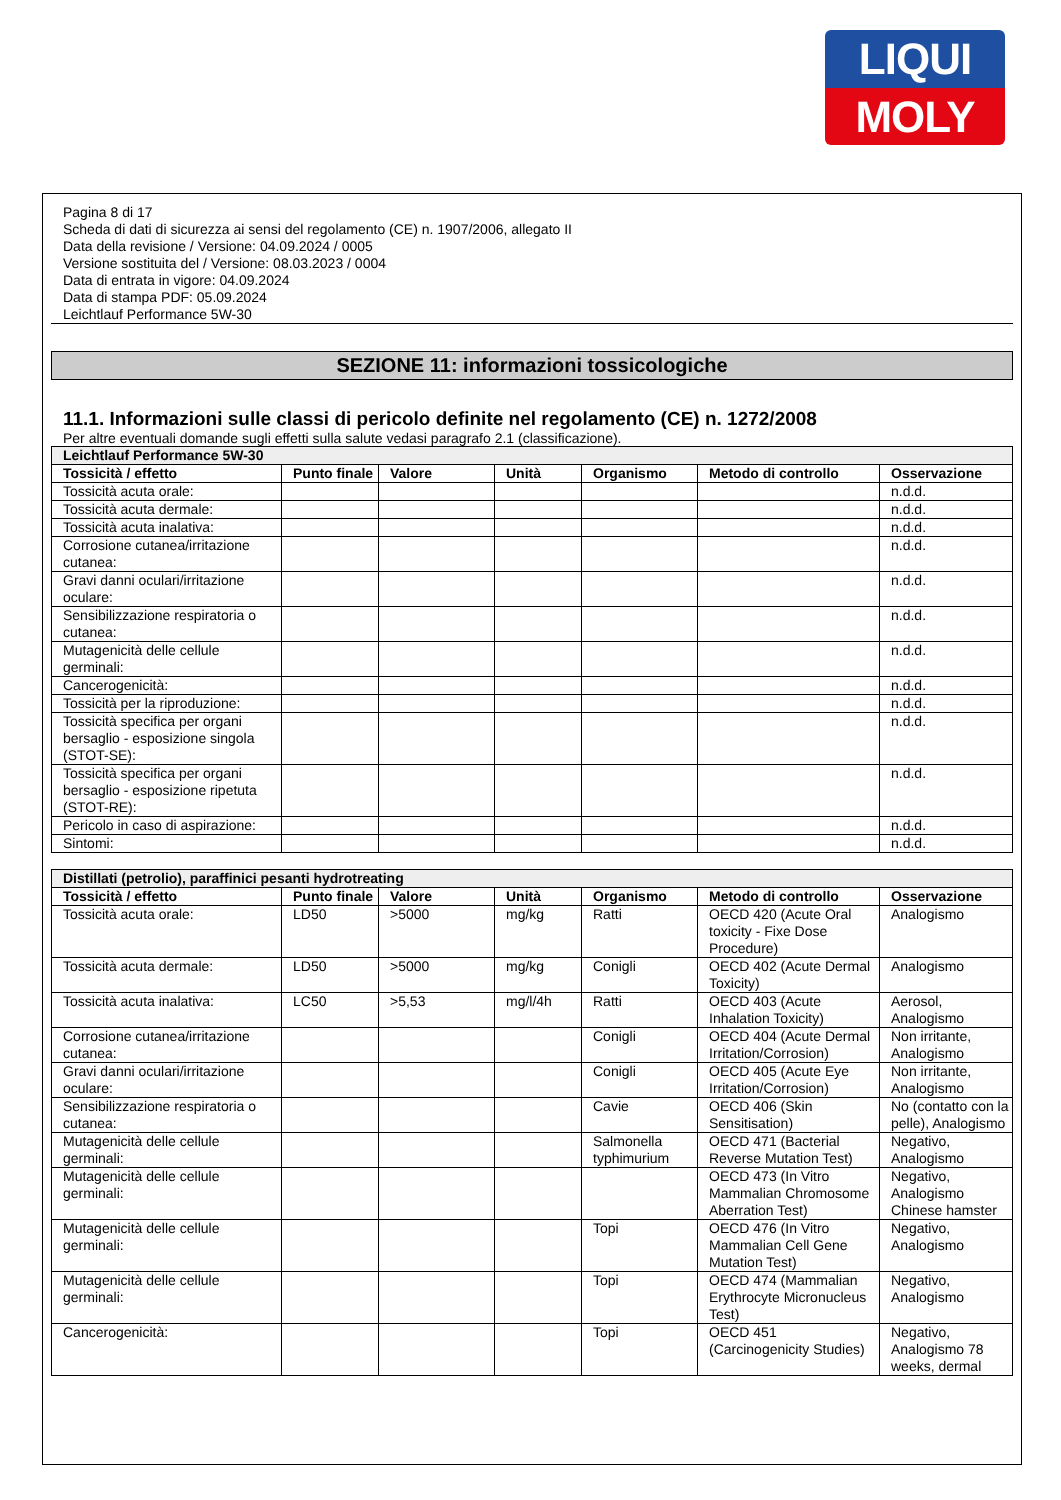LIQUI
MOLY
Pagina 8 di 17
Scheda di dati di sicurezza ai sensi del regolamento (CE) n. 1907/2006, allegato II
Data della revisione / Versione: 04.09.2024 / 0005
Versione sostituita del / Versione: 08.03.2023 / 0004
Data di entrata in vigore: 04.09.2024
Data di stampa PDF: 05.09.2024
Leichtlauf Performance 5W-30
SEZIONE 11: informazioni tossicologiche
11.1. Informazioni sulle classi di pericolo definite nel regolamento (CE) n. 1272/2008
Per altre eventuali domande sugli effetti sulla salute vedasi paragrafo 2.1 (classificazione).
| Leichtlauf Performance 5W-30 | | | | | | |
| --- | --- | --- | --- | --- | --- | --- |
| Tossicità / effetto | Punto finale | Valore | Unità | Organismo | Metodo di controllo | Osservazione |
| Tossicità acuta orale: | | | | | | n.d.d. |
| Tossicità acuta dermale: | | | | | | n.d.d. |
| Tossicità acuta inalativa: | | | | | | n.d.d. |
| Corrosione cutanea/irritazione cutanea: | | | | | | n.d.d. |
| Gravi danni oculari/irritazione oculare: | | | | | | n.d.d. |
| Sensibilizzazione respiratoria o cutanea: | | | | | | n.d.d. |
| Mutagenicità delle cellule germinali: | | | | | | n.d.d. |
| Cancerogenicità: | | | | | | n.d.d. |
| Tossicità per la riproduzione: | | | | | | n.d.d. |
| Tossicità specifica per organi bersaglio - esposizione singola (STOT-SE): | | | | | | n.d.d. |
| Tossicità specifica per organi bersaglio - esposizione ripetuta (STOT-RE): | | | | | | n.d.d. |
| Pericolo in caso di aspirazione: | | | | | | n.d.d. |
| Sintomi: | | | | | | n.d.d. |
| Distillati (petrolio), paraffinici pesanti hydrotreating | | | | | | |
| --- | --- | --- | --- | --- | --- | --- |
| Tossicità / effetto | Punto finale | Valore | Unità | Organismo | Metodo di controllo | Osservazione |
| Tossicità acuta orale: | LD50 | >5000 | mg/kg | Ratti | OECD 420 (Acute Oral toxicity - Fixe Dose Procedure) | Analogismo |
| Tossicità acuta dermale: | LD50 | >5000 | mg/kg | Conigli | OECD 402 (Acute Dermal Toxicity) | Analogismo |
| Tossicità acuta inalativa: | LC50 | >5,53 | mg/l/4h | Ratti | OECD 403 (Acute Inhalation Toxicity) | Aerosol, Analogismo |
| Corrosione cutanea/irritazione cutanea: | | | | Conigli | OECD 404 (Acute Dermal Irritation/Corrosion) | Non irritante, Analogismo |
| Gravi danni oculari/irritazione oculare: | | | | Conigli | OECD 405 (Acute Eye Irritation/Corrosion) | Non irritante, Analogismo |
| Sensibilizzazione respiratoria o cutanea: | | | | Cavie | OECD 406 (Skin Sensitisation) | No (contatto con la pelle), Analogismo |
| Mutagenicità delle cellule germinali: | | | | Salmonella typhimurium | OECD 471 (Bacterial Reverse Mutation Test) | Negativo, Analogismo |
| Mutagenicità delle cellule germinali: | | | | | OECD 473 (In Vitro Mammalian Chromosome Aberration Test) | Negativo, Analogismo Chinese hamster |
| Mutagenicità delle cellule germinali: | | | | Topi | OECD 476 (In Vitro Mammalian Cell Gene Mutation Test) | Negativo, Analogismo |
| Mutagenicità delle cellule germinali: | | | | Topi | OECD 474 (Mammalian Erythrocyte Micronucleus Test) | Negativo, Analogismo |
| Cancerogenicità: | | | | Topi | OECD 451 (Carcinogenicity Studies) | Negativo, Analogismo 78 weeks, dermal |